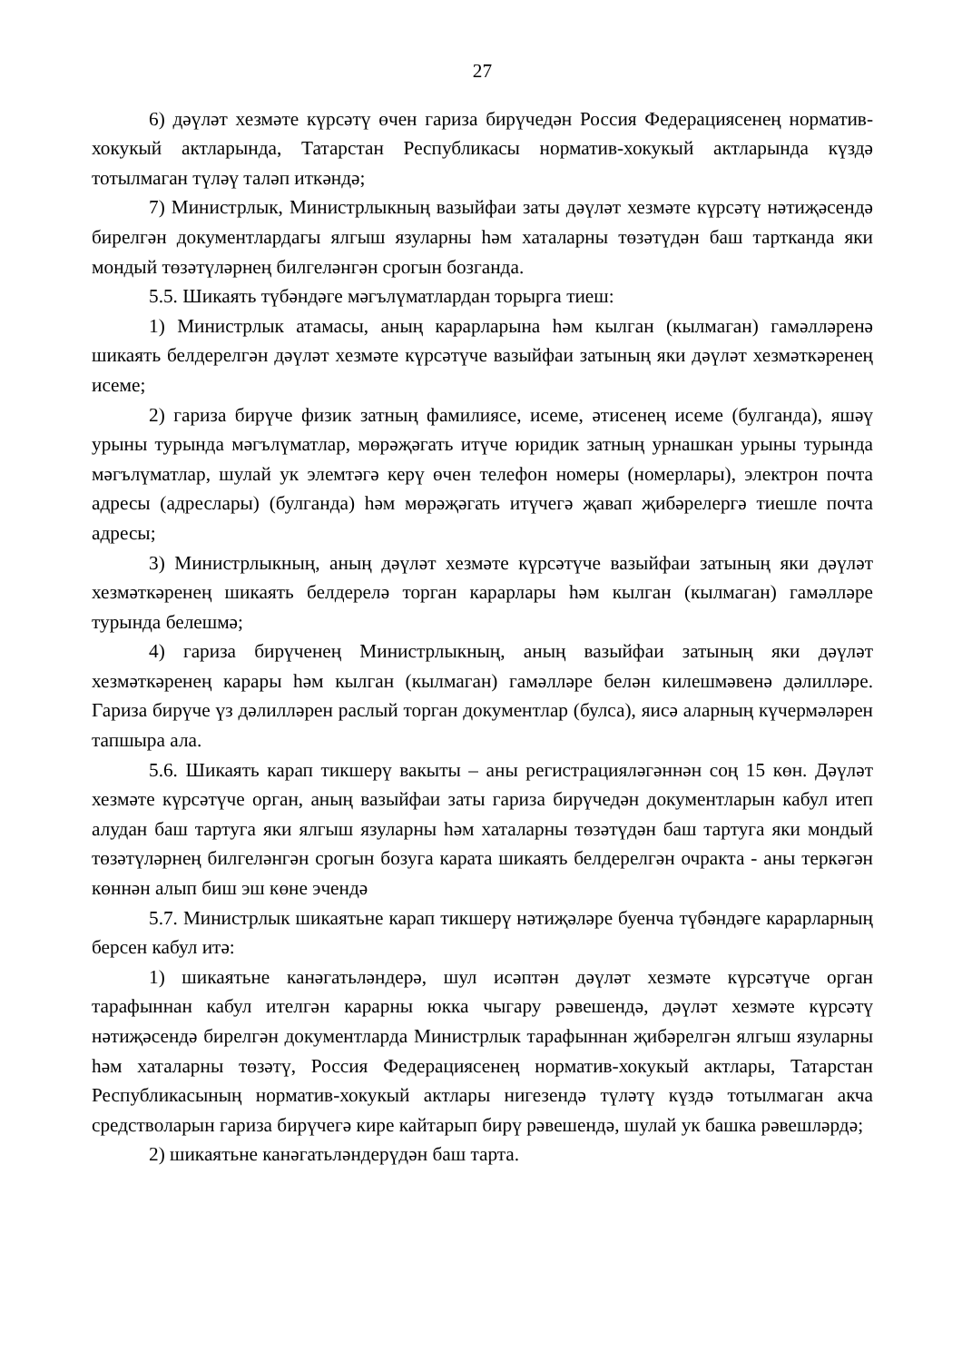27
6) дәүләт хезмәте күрсәтү өчен гариза бирүчедән Россия Федерациясенең норматив-хокукый актларында, Татарстан Республикасы норматив-хокукый актларында күздә тотылмаган түләү таләп иткәндә;
7) Министрлык, Министрлыкның вазыйфаи заты дәүләт хезмәте күрсәтү нәтиҗәсендә бирелгән документлардагы ялгыш язуларны һәм хаталарны төзәтүдән баш тартканда яки мондый төзәтүләрнең билгеләнгән срогын бозганда.
5.5. Шикаять түбәндәге мәгълүматлардан торырга тиеш:
1) Министрлык атамасы, аның карарларына һәм кылган (кылмаган) гамәлләренә шикаять белдерелгән дәүләт хезмәте күрсәтүче вазыйфаи затының яки дәүләт хезмәткәренең исеме;
2) гариза бирүче физик затның фамилиясе, исеме, әтисенең исеме (булганда), яшәү урыны турында мәгълүматлар, мөрәҗәгать итүче юридик затның урнашкан урыны турында мәгълүматлар, шулай ук элемтәгә керү өчен телефон номеры (номерлары), электрон почта адресы (адреслары) (булганда) һәм мөрәҗәгать итүчегә җавап җибәрелергә тиешле почта адресы;
3) Министрлыкның, аның дәүләт хезмәте күрсәтүче вазыйфаи затының яки дәүләт хезмәткәренең шикаять белдерелә торган карарлары һәм кылган (кылмаган) гамәлләре турында белешмә;
4) гариза бирүченең Министрлыкның, аның вазыйфаи затының яки дәүләт хезмәткәренең карары һәм кылган (кылмаган) гамәлләре белән килешмәвенә дәлилләре. Гариза бирүче үз дәлилләрен раслый торган документлар (булса), яисә аларның күчермәләрен тапшыра ала.
5.6. Шикаять карап тикшерү вакыты – аны регистрацияләгәннән соң 15 көн. Дәүләт хезмәте күрсәтүче орган, аның вазыйфаи заты гариза бирүчедән документларын кабул итеп алудан баш тартуга яки ялгыш язуларны һәм хаталарны төзәтүдән баш тартуга яки мондый төзәтүләрнең билгеләнгән срогын бозуга карата шикаять белдерелгән очракта - аны теркәгән көннән алып биш эш көне эчендә
5.7. Министрлык шикаятьне карап тикшерү нәтиҗәләре буенча түбәндәге карарларның берсен кабул итә:
1) шикаятьне канәгатьләндерә, шул исәптән дәүләт хезмәте күрсәтүче орган тарафыннан кабул ителгән карарны юкка чыгару рәвешендә, дәүләт хезмәте күрсәтү нәтиҗәсендә бирелгән документларда Министрлык тарафыннан җибәрелгән ялгыш язуларны һәм хаталарны төзәтү, Россия Федерациясенең норматив-хокукый актлары, Татарстан Республикасының норматив-хокукый актлары нигезендә түләтү күздә тотылмаган акча средстволарын гариза бирүчегә кире кайтарып бирү рәвешендә, шулай ук башка рәвешләрдә;
2) шикаятьне канәгатьләндерүдән баш тарта.